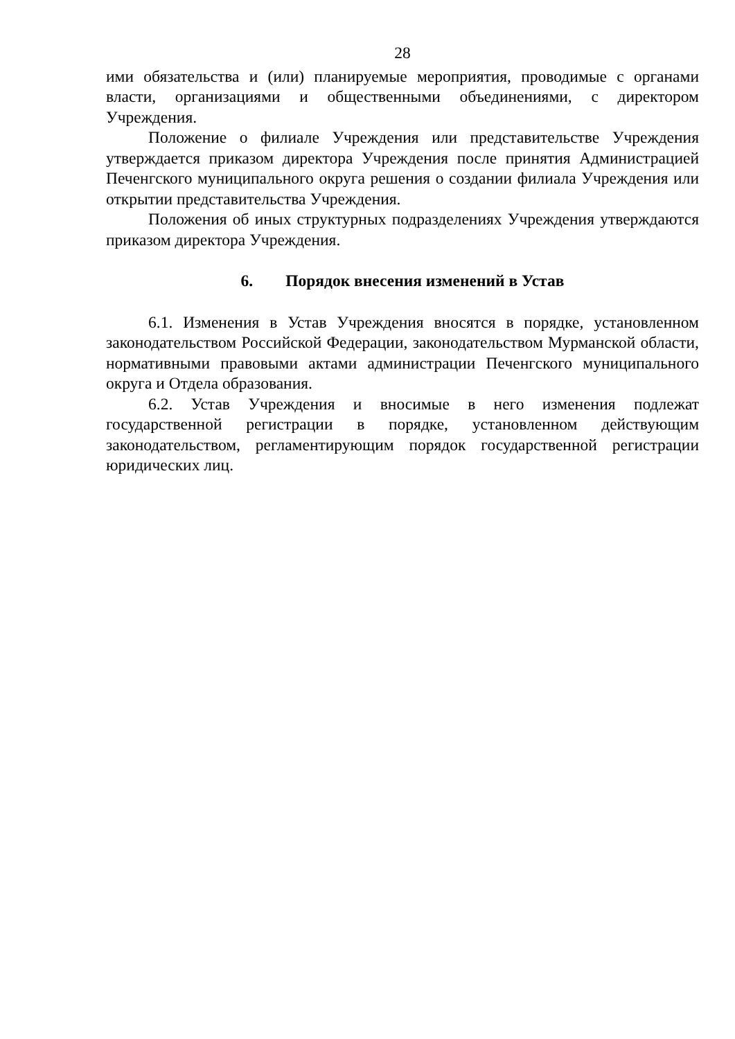28
ими обязательства и (или) планируемые мероприятия, проводимые с органами власти, организациями и общественными объединениями, с директором Учреждения.
Положение о филиале Учреждения или представительстве Учреждения утверждается приказом директора Учреждения после принятия Администрацией Печенгского муниципального округа решения о создании филиала Учреждения или открытии представительства Учреждения.
Положения об иных структурных подразделениях Учреждения утверждаются приказом директора Учреждения.
6. Порядок внесения изменений в Устав
6.1. Изменения в Устав Учреждения вносятся в порядке, установленном законодательством Российской Федерации, законодательством Мурманской области, нормативными правовыми актами администрации Печенгского муниципального округа и Отдела образования.
6.2. Устав Учреждения и вносимые в него изменения подлежат государственной регистрации в порядке, установленном действующим законодательством, регламентирующим порядок государственной регистрации юридических лиц.